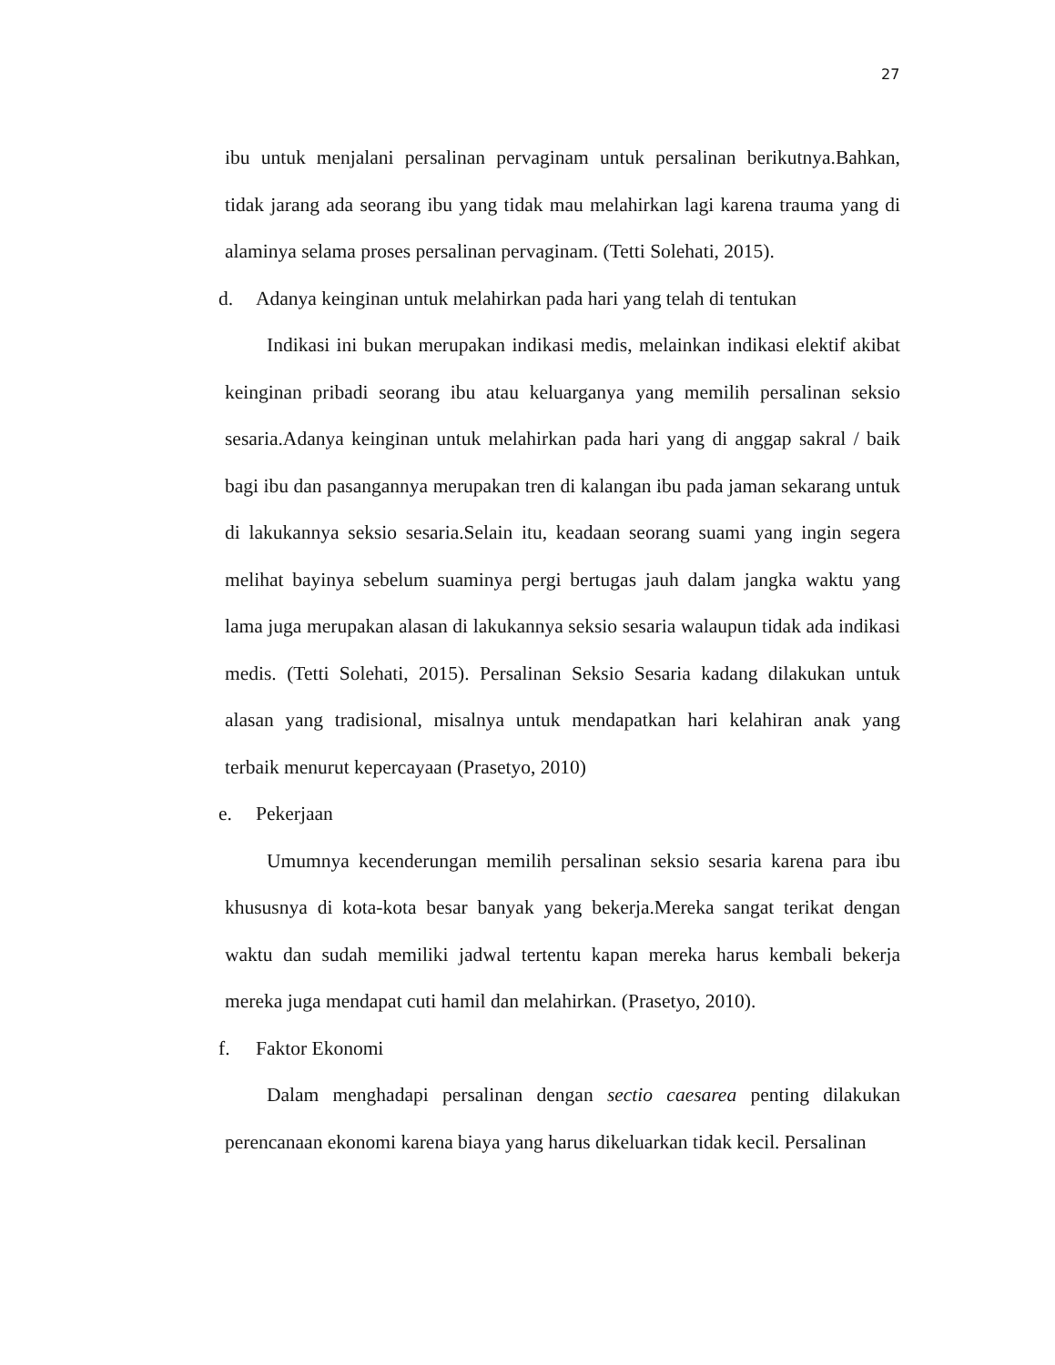27
ibu untuk menjalani persalinan pervaginam untuk persalinan berikutnya.Bahkan, tidak jarang ada seorang ibu yang tidak mau melahirkan lagi karena trauma yang di alaminya selama proses persalinan pervaginam. (Tetti Solehati, 2015).
d. Adanya keinginan untuk melahirkan pada hari yang telah di tentukan
Indikasi ini bukan merupakan indikasi medis, melainkan indikasi elektif akibat keinginan pribadi seorang ibu atau keluarganya yang memilih persalinan seksio sesaria.Adanya keinginan untuk melahirkan pada hari yang di anggap sakral / baik bagi ibu dan pasangannya merupakan tren di kalangan ibu pada jaman sekarang untuk di lakukannya seksio sesaria.Selain itu, keadaan seorang suami yang ingin segera melihat bayinya sebelum suaminya pergi bertugas jauh dalam jangka waktu yang lama juga merupakan alasan di lakukannya seksio sesaria walaupun tidak ada indikasi medis. (Tetti Solehati, 2015). Persalinan Seksio Sesaria kadang dilakukan untuk alasan yang tradisional, misalnya untuk mendapatkan hari kelahiran anak yang terbaik menurut kepercayaan (Prasetyo, 2010)
e. Pekerjaan
Umumnya kecenderungan memilih persalinan seksio sesaria karena para ibu khususnya di kota-kota besar banyak yang bekerja.Mereka sangat terikat dengan waktu dan sudah memiliki jadwal tertentu kapan mereka harus kembali bekerja mereka juga mendapat cuti hamil dan melahirkan. (Prasetyo, 2010).
f. Faktor Ekonomi
Dalam menghadapi persalinan dengan sectio caesarea penting dilakukan perencanaan ekonomi karena biaya yang harus dikeluarkan tidak kecil. Persalinan